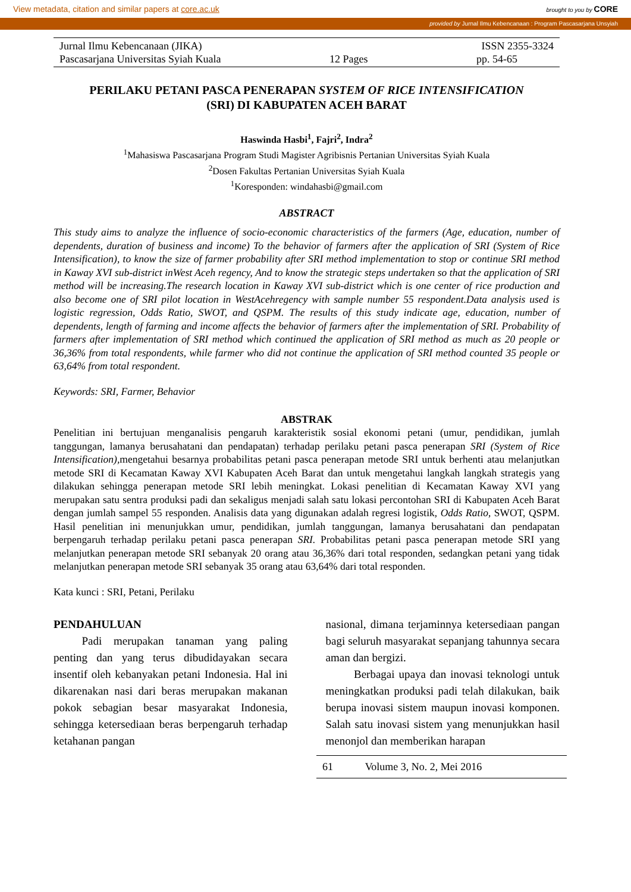View metadata, citation and similar papers at core.ac.uk brought to you by CORE
provided by Jurnal Ilmu Kebencanaan : Program Pascasarjana Unsyiah
Jurnal Ilmu Kebencanaan (JIKA) ISSN 2355-3324
Pascasarjana Universitas Syiah Kuala 12 Pages pp. 54-65
PERILAKU PETANI PASCA PENERAPAN SYSTEM OF RICE INTENSIFICATION
(SRI) DI KABUPATEN ACEH BARAT
Haswinda Hasbi<sup>1</sup>, Fajri<sup>2</sup>, Indra<sup>2</sup>
<sup>1</sup> Mahasiswa Pascasarjana Program Studi Magister Agribisnis Pertanian Universitas Syiah Kuala
<sup>2</sup> Dosen Fakultas Pertanian Universitas Syiah Kuala
<sup>1</sup> Koresponden: windahasbi@gmail.com
ABSTRACT
This study aims to analyze the influence of socio-economic characteristics of the farmers (Age, education, number of dependents, duration of business and income) To the behavior of farmers after the application of SRI (System of Rice Intensification), to know the size of farmer probability after SRI method implementation to stop or continue SRI method in Kaway XVI sub-district inWest Aceh regency, And to know the strategic steps undertaken so that the application of SRI method will be increasing.The research location in Kaway XVI sub-district which is one center of rice production and also become one of SRI pilot location in WestAcehregency with sample number 55 respondent.Data analysis used is logistic regression, Odds Ratio, SWOT, and QSPM. The results of this study indicate age, education, number of dependents, length of farming and income affects the behavior of farmers after the implementation of SRI. Probability of farmers after implementation of SRI method which continued the application of SRI method as much as 20 people or 36,36% from total respondents, while farmer who did not continue the application of SRI method counted 35 people or 63,64% from total respondent.
Keywords: SRI, Farmer, Behavior
ABSTRAK
Penelitian ini bertujuan menganalisis pengaruh karakteristik sosial ekonomi petani (umur, pendidikan, jumlah tanggungan, lamanya berusahatani dan pendapatan) terhadap perilaku petani pasca penerapan SRI (System of Rice Intensification), mengetahui besarnya probabilitas petani pasca penerapan metode SRI untuk berhenti atau melanjutkan metode SRI di Kecamatan Kaway XVI Kabupaten Aceh Barat dan untuk mengetahui langkah langkah strategis yang dilakukan sehingga penerapan metode SRI lebih meningkat. Lokasi penelitian di Kecamatan Kaway XVI yang merupakan satu sentra produksi padi dan sekaligus menjadi salah satu lokasi percontohan SRI di Kabupaten Aceh Barat dengan jumlah sampel 55 responden. Analisis data yang digunakan adalah regresi logistik, Odds Ratio, SWOT, QSPM. Hasil penelitian ini menunjukkan umur, pendidikan, jumlah tanggungan, lamanya berusahatani dan pendapatan berpengaruh terhadap perilaku petani pasca penerapan SRI. Probabilitas petani pasca penerapan metode SRI yang melanjutkan penerapan metode SRI sebanyak 20 orang atau 36,36% dari total responden, sedangkan petani yang tidak melanjutkan penerapan metode SRI sebanyak 35 orang atau 63,64% dari total responden.
Kata kunci : SRI, Petani, Perilaku
PENDAHULUAN
   Padi merupakan tanaman yang paling penting dan yang terus dibudidayakan secara insentif oleh kebanyakan petani Indonesia. Hal ini dikarenakan nasi dari beras merupakan makanan pokok sebagian besar masyarakat Indonesia, sehingga ketersediaan beras berpengaruh terhadap ketahanan pangan
nasional, dimana terjaminnya ketersediaan pangan bagi seluruh masyarakat sepanjang tahunnya secara aman dan bergizi.
   Berbagai upaya dan inovasi teknologi untuk meningkatkan produksi padi telah dilakukan, baik berupa inovasi sistem maupun inovasi komponen. Salah satu inovasi sistem yang menunjukkan hasil menonjol dan memberikan harapan
61     Volume 3, No. 2, Mei 2016